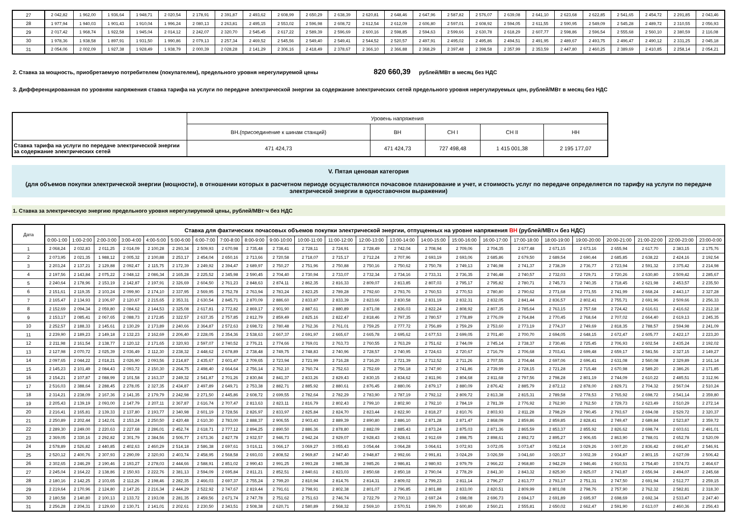| 27 | 2 042,82 | 1 962,00 | 1 936,64 | 1 948,71 | 2 020,54 | 2 178,91 | 2 391,87 | 2 493,62 | 2 608,99 | 2 650,29 | 2 638,39 | 2 620,81 | 2 648,46 | 2 647,96 | 2 587,82 | 2 576,07 | 2 639,08 | 2 641,10 | 2 623,68 | 2 622,85 | 2 541,65 | 2 454,72 | 2 291,85 | 2 043,46 |
| 28 | 1 977,94 | 1 940,03 | 1 901,43 | 1 910,04 | 1 996,24 | 2 080,13 | 2 263,81 | 2 495,15 | 2 553,02 | 2 596,98 | 2 608,72 | 2 612,54 | 2 612,09 | 2 606,80 | 2 597,01 | 2 608,92 | 2 594,05 | 2 611,55 | 2 590,95 | 2 549,09 | 2 545,28 | 2 489,72 | 2 310,55 | 2 056,93 |
| 29 | 2 017,42 | 1 968,74 | 1 922,58 | 1 945,04 | 2 014,12 | 2 242,07 | 2 320,70 | 2 545,45 | 2 617,22 | 2 589,39 | 2 596,69 | 2 600,16 | 2 598,85 | 2 594,63 | 2 599,66 | 2 630,78 | 2 618,29 | 2 607,77 | 2 598,86 | 2 596,54 | 2 555,68 | 2 560,10 | 2 380,59 | 2 116,08 |
| 30 | 1 978,36 | 1 938,58 | 1 897,91 | 1 931,50 | 1 990,86 | 2 079,13 | 2 257,34 | 2 469,52 | 2 545,56 | 2 549,40 | 2 549,41 | 2 544,52 | 2 520,57 | 2 497,91 | 2 495,02 | 2 495,86 | 2 494,51 | 2 491,95 | 2 489,67 | 2 493,75 | 2 496,47 | 2 490,12 | 2 331,25 | 2 045,18 |
| 31 | 2 054,06 | 2 002,09 | 1 927,38 | 1 928,49 | 1 938,79 | 2 000,39 | 2 028,28 | 2 141,29 | 2 306,16 | 2 418,49 | 2 378,67 | 2 366,10 | 2 366,88 | 2 368,29 | 2 397,48 | 2 398,58 | 2 357,99 | 2 353,59 | 2 447,80 | 2 460,25 | 2 389,69 | 2 410,85 | 2 258,14 | 2 054,21 |
2. Ставка за мощность, приобретаемую потребителем (покупателем), предельного уровня нерегулируемой цены 820 660,39 рублей/МВт в месяц без НДС
3. Дифференцированная по уровням напряжения ставка тарифа на услуги по передаче электрической энергии за содержание электрических сетей предельного уровня нерегулируемых цен, рублей/МВт в месяц без НДС
| | Уровень напряжения | | | | |
| | ВН.(присоединение к шинам станций) | ВН | СН I | СН II | НН |
| Ставка тарифа на услуги по передаче электрической энергии за содержание электрических сетей | 471 424,73 | 471 424,73 | 727 498,48 | 1 415 001,38 | 2 195 177,07 |
V. Пятая ценовая категория
(для объемов покупки электрической энергии (мощности), в отношении которых в расчетном периоде осуществляются почасовое планирование и учет, и стоимость услуг по передаче определяется по тарифу на услуги по передаче электрической энергии в одноставочном выражении)
1. Ставка за электрическую энергию предельного уровня нерегулируемой цены, рублей/МВт·ч без НДС
| Дата | Ставка для фактических почасовых объемов покупки электрической энергии, отпущенных на уровне напряжения ВН (рублей/МВт.ч без НДС) | | | | | | | | | | | | | | | | | | | | | | | |
| | 0:00-1:00 | 1:00-2:00 | 2:00-3:00 | 3:00-4:00 | 4:00-5:00 | 5:00-6:00 | 6:00-7:00 | 7:00-8:00 | 8:00-9:00 | 9:00-10:00 | 10:00-11:00 | 11:00-12:00 | 12:00-13:00 | 13:00-14:00 | 14:00-15:00 | 15:00-16:00 | 16:00-17:00 | 17:00-18:00 | 18:00-19:00 | 19:00-20:00 | 20:00-21:00 | 21:00-22:00 | 22:00-23:00 | 23:00-0:00 |
| 1 | 2 068,24 | 2 032,83 | 2 011,25 | 2 014,09 | 2 100,28 | 2 293,34 | 2 509,93 | 2 670,98 | 2 735,48 | 2 738,41 | 2 728,11 | 2 724,91 | 2 728,49 | 2 742,04 | 2 708,94 | 2 709,06 | 2 704,35 | 2 677,48 | 2 671,15 | 2 673,16 | 2 655,94 | 2 617,70 | 2 383,15 | 2 175,76 |
| 2 | 2 073,95 | 2 021,35 | 1 988,12 | 2 005,32 | 2 100,88 | 2 253,17 | 2 454,04 | 2 650,16 | 2 713,66 | 2 720,58 | 2 718,07 | 2 715,17 | 2 712,24 | 2 707,96 | 2 693,19 | 2 693,06 | 2 685,86 | 2 679,50 | 2 689,54 | 2 690,44 | 2 685,85 | 2 638,22 | 2 424,16 | 2 192,54 |
| 3 | 2 203,24 | 2 137,21 | 2 129,88 | 2 092,47 | 2 115,75 | 2 172,39 | 2 249,92 | 2 394,47 | 2 689,97 | 2 750,27 | 2 751,96 | 2 750,88 | 2 750,16 | 2 750,62 | 2 750,78 | 2 749,13 | 2 746,98 | 2 741,37 | 2 738,39 | 2 736,77 | 2 723,94 | 2 591,32 | 2 375,42 | 2 214,98 |
| 4 | 2 197,56 | 2 143,84 | 2 075,22 | 2 048,12 | 2 086,34 | 2 165,28 | 2 225,52 | 2 345,98 | 2 590,45 | 2 704,40 | 2 730,94 | 2 733,07 | 2 732,34 | 2 734,16 | 2 733,31 | 2 736,35 | 2 746,48 | 2 740,57 | 2 732,03 | 2 729,71 | 2 720,26 | 2 630,80 | 2 509,42 | 2 285,67 |
| 5 | 2 240,64 | 2 178,96 | 2 153,19 | 2 142,87 | 2 197,91 | 2 326,69 | 2 604,50 | 2 761,23 | 2 848,63 | 2 874,11 | 2 862,35 | 2 816,33 | 2 809,07 | 2 813,85 | 2 807,03 | 2 795,17 | 2 795,82 | 2 780,71 | 2 745,73 | 2 740,35 | 2 718,45 | 2 621,98 | 2 453,57 | 2 235,50 |
| 6 | 2 151,61 | 2 119,35 | 2 103,24 | 2 099,90 | 2 174,10 | 2 337,95 | 2 569,95 | 2 752,78 | 2 763,94 | 2 783,24 | 2 823,25 | 2 789,28 | 2 792,60 | 2 793,76 | 2 760,53 | 2 770,53 | 2 780,80 | 2 790,62 | 2 771,68 | 2 771,55 | 2 741,99 | 2 668,24 | 2 443,17 | 2 327,28 |
| 7 | 2 165,47 | 2 134,93 | 2 106,97 | 2 120,67 | 2 215,65 | 2 353,31 | 2 630,54 | 2 845,71 | 2 870,09 | 2 886,60 | 2 833,87 | 2 833,39 | 2 823,66 | 2 830,58 | 2 831,19 | 2 832,31 | 2 832,05 | 2 841,44 | 2 836,57 | 2 802,41 | 2 755,71 | 2 691,96 | 2 509,66 | 2 256,33 |
| 8 | 2 152,69 | 2 094,34 | 2 059,80 | 2 084,62 | 2 144,53 | 2 325,08 | 2 617,81 | 2 772,82 | 2 869,17 | 2 901,90 | 2 887,61 | 2 880,89 | 2 871,08 | 2 836,03 | 2 822,24 | 2 808,92 | 2 807,35 | 2 785,64 | 2 763,15 | 2 757,68 | 2 724,42 | 2 616,61 | 2 416,62 | 2 212,18 |
| 9 | 2 153,17 | 2 085,41 | 2 067,65 | 2 088,73 | 2 172,85 | 2 322,57 | 2 637,35 | 2 757,85 | 2 812,79 | 2 859,49 | 2 825,16 | 2 822,47 | 2 818,46 | 2 797,35 | 2 780,57 | 2 778,89 | 2 776,09 | 2 764,84 | 2 770,45 | 2 768,64 | 2 707,02 | 2 664,40 | 2 619,13 | 2 245,35 |
| 10 | 2 252,57 | 2 188,33 | 2 145,61 | 2 130,29 | 2 173,89 | 2 240,66 | 2 364,87 | 2 572,63 | 2 698,72 | 2 780,48 | 2 762,36 | 2 761,01 | 2 759,25 | 2 777,72 | 2 756,89 | 2 759,29 | 2 753,60 | 2 773,19 | 2 774,37 | 2 749,69 | 2 818,35 | 2 788,57 | 2 594,98 | 2 241,09 |
| 11 | 2 239,90 | 2 189,23 | 2 149,18 | 2 132,23 | 2 162,69 | 2 206,40 | 2 228,05 | 2 354,36 | 2 538,63 | 2 667,37 | 2 691,97 | 2 665,67 | 2 665,78 | 2 695,62 | 2 677,53 | 2 699,05 | 2 701,40 | 2 700,70 | 2 694,05 | 2 648,15 | 2 672,47 | 2 605,77 | 2 422,17 | 2 223,20 |
| 12 | 2 211,98 | 2 161,54 | 2 138,77 | 2 120,12 | 2 171,65 | 2 320,93 | 2 597,07 | 2 740,52 | 2 776,21 | 2 774,66 | 2 769,01 | 2 763,73 | 2 760,55 | 2 763,29 | 2 751,62 | 2 744,09 | 2 745,14 | 2 738,37 | 2 730,46 | 2 725,45 | 2 706,93 | 2 602,54 | 2 435,24 | 2 192,02 |
| 13 | 2 127,98 | 2 070,72 | 2 025,39 | 2 036,49 | 2 112,30 | 2 238,32 | 2 448,62 | 2 678,89 | 2 738,48 | 2 749,75 | 2 748,83 | 2 740,96 | 2 728,57 | 2 740,95 | 2 724,63 | 2 720,67 | 2 716,79 | 2 706,68 | 2 703,41 | 2 699,48 | 2 659,17 | 2 581,56 | 2 327,15 | 2 149,27 |
| 14 | 2 097,65 | 2 044,22 | 2 018,21 | 2 026,90 | 2 093,56 | 2 214,87 | 2 435,67 | 2 601,47 | 2 709,65 | 2 723,94 | 2 721,99 | 2 716,28 | 2 716,20 | 2 721,39 | 2 712,52 | 2 711,26 | 2 707,55 | 2 704,44 | 2 697,06 | 2 696,41 | 2 631,08 | 2 560,08 | 2 329,89 | 2 161,14 |
| 15 | 2 145,23 | 2 101,49 | 2 084,43 | 2 093,72 | 2 150,30 | 2 264,75 | 2 498,40 | 2 664,64 | 2 756,14 | 2 762,10 | 2 760,74 | 2 752,63 | 2 752,69 | 2 756,18 | 2 747,90 | 2 741,86 | 2 739,99 | 2 728,15 | 2 721,28 | 2 715,48 | 2 670,98 | 2 589,20 | 2 386,26 | 2 171,85 |
| 16 | 2 154,21 | 2 107,87 | 2 088,99 | 2 101,58 | 2 163,37 | 2 249,32 | 2 541,87 | 2 701,26 | 2 830,84 | 2 841,37 | 2 833,26 | 2 829,43 | 2 830,15 | 2 834,62 | 2 811,96 | 2 804,68 | 2 811,68 | 2 797,56 | 2 798,28 | 2 801,19 | 2 744,09 | 2 610,22 | 2 485,51 | 2 312,96 |
| 17 | 2 516,03 | 2 388,64 | 2 288,45 | 2 278,05 | 2 327,35 | 2 434,87 | 2 497,89 | 2 649,71 | 2 753,38 | 2 882,71 | 2 885,92 | 2 880,61 | 2 876,45 | 2 880,06 | 2 879,17 | 2 880,09 | 2 876,42 | 2 885,79 | 2 872,12 | 2 878,00 | 2 829,71 | 2 704,32 | 2 567,04 | 2 510,24 |
| 18 | 2 314,21 | 2 238,09 | 2 167,36 | 2 141,35 | 2 179,79 | 2 242,98 | 2 271,50 | 2 445,86 | 2 608,72 | 2 699,55 | 2 782,64 | 2 782,29 | 2 783,90 | 2 787,19 | 2 792,12 | 2 809,72 | 2 813,38 | 2 815,31 | 2 789,58 | 2 778,53 | 2 765,92 | 2 698,72 | 2 541,14 | 2 359,80 |
| 19 | 2 205,43 | 2 139,19 | 2 093,00 | 2 147,79 | 2 207,11 | 2 367,87 | 2 616,74 | 2 707,47 | 2 813,63 | 2 823,11 | 2 816,79 | 2 802,43 | 2 799,10 | 2 802,90 | 2 792,10 | 2 784,19 | 2 781,39 | 2 776,92 | 2 762,90 | 2 762,50 | 2 729,73 | 2 623,49 | 2 510,29 | 2 272,14 |
| 20 | 2 216,41 | 2 165,81 | 2 139,33 | 2 137,80 | 2 193,77 | 2 340,98 | 2 601,19 | 2 728,56 | 2 826,97 | 2 833,97 | 2 825,84 | 2 824,70 | 2 823,44 | 2 822,90 | 2 818,27 | 2 810,76 | 2 803,93 | 2 811,28 | 2 798,29 | 2 790,45 | 2 793,67 | 2 694,08 | 2 529,72 | 2 320,37 |
| 21 | 2 250,89 | 2 202,44 | 2 142,01 | 2 153,24 | 2 250,50 | 2 420,48 | 2 610,30 | 2 783,00 | 2 888,37 | 2 906,55 | 2 903,43 | 2 889,39 | 2 890,80 | 2 886,10 | 2 871,28 | 2 871,47 | 2 868,09 | 2 859,86 | 2 859,85 | 2 828,41 | 2 749,47 | 2 689,84 | 2 523,87 | 2 359,72 |
| 22 | 2 289,30 | 2 249,00 | 2 220,63 | 2 227,68 | 2 286,01 | 2 452,74 | 2 618,71 | 2 777,12 | 2 894,25 | 2 890,50 | 2 886,36 | 2 878,80 | 2 882,09 | 2 885,43 | 2 873,24 | 2 875,03 | 2 871,36 | 2 865,59 | 2 853,37 | 2 855,92 | 2 826,62 | 2 698,74 | 2 603,61 | 2 491,01 |
| 23 | 2 369,05 | 2 330,16 | 2 292,82 | 2 301,79 | 2 384,56 | 2 506,77 | 2 673,36 | 2 827,78 | 2 932,57 | 2 946,73 | 2 942,24 | 2 929,07 | 2 928,43 | 2 928,61 | 2 912,69 | 2 898,75 | 2 898,61 | 2 892,72 | 2 895,27 | 2 906,65 | 2 863,90 | 2 788,01 | 2 652,78 | 2 520,09 |
| 24 | 2 578,89 | 2 526,82 | 2 440,85 | 2 402,63 | 2 460,29 | 2 514,18 | 2 586,38 | 2 697,61 | 3 016,11 | 3 066,17 | 3 069,27 | 3 055,43 | 3 054,44 | 3 064,28 | 3 064,61 | 3 072,93 | 3 072,05 | 3 073,47 | 3 052,14 | 3 029,26 | 3 007,20 | 2 836,42 | 2 691,47 | 2 546,91 |
| 25 | 2 520,12 | 2 400,76 | 2 307,93 | 2 290,09 | 2 320,93 | 2 403,74 | 2 458,95 | 2 568,58 | 2 693,03 | 2 808,52 | 2 969,87 | 2 947,40 | 2 948,87 | 2 992,66 | 2 991,81 | 3 024,29 | 3 026,59 | 3 041,60 | 3 020,37 | 3 002,39 | 2 934,87 | 2 801,15 | 2 627,09 | 2 506,42 |
| 26 | 2 302,65 | 2 246,29 | 2 190,46 | 2 193,27 | 2 278,03 | 2 444,66 | 2 588,91 | 2 851,02 | 2 990,43 | 2 991,25 | 2 993,28 | 2 985,38 | 2 985,26 | 2 986,81 | 2 980,93 | 2 979,79 | 2 966,22 | 2 968,80 | 2 942,29 | 2 946,46 | 2 910,51 | 2 754,40 | 2 574,73 | 2 464,67 |
| 27 | 2 245,04 | 2 164,22 | 2 138,86 | 2 150,93 | 2 222,76 | 2 381,13 | 2 594,09 | 2 695,84 | 2 811,21 | 2 852,51 | 2 840,61 | 2 823,03 | 2 850,68 | 2 850,18 | 2 790,04 | 2 778,29 | 2 841,30 | 2 843,32 | 2 825,90 | 2 825,07 | 2 743,87 | 2 656,94 | 2 494,07 | 2 245,68 |
| 28 | 2 180,16 | 2 142,25 | 2 103,65 | 2 112,26 | 2 198,46 | 2 282,35 | 2 466,03 | 2 697,37 | 2 755,24 | 2 799,20 | 2 810,94 | 2 814,76 | 2 814,31 | 2 809,02 | 2 799,23 | 2 811,14 | 2 796,27 | 2 813,77 | 2 793,17 | 2 751,31 | 2 747,50 | 2 691,94 | 2 512,77 | 2 259,15 |
| 29 | 2 219,64 | 2 170,96 | 2 124,80 | 2 147,26 | 2 216,34 | 2 444,29 | 2 522,92 | 2 747,67 | 2 819,44 | 2 791,61 | 2 798,91 | 2 802,38 | 2 801,07 | 2 796,85 | 2 801,88 | 2 833,00 | 2 820,51 | 2 809,99 | 2 801,08 | 2 798,76 | 2 757,90 | 2 762,32 | 2 582,81 | 2 318,30 |
| 30 | 2 180,58 | 2 140,80 | 2 100,13 | 2 133,72 | 2 193,08 | 2 281,35 | 2 459,56 | 2 671,74 | 2 747,78 | 2 751,62 | 2 751,63 | 2 746,74 | 2 722,79 | 2 700,13 | 2 697,24 | 2 698,08 | 2 696,73 | 2 694,17 | 2 691,89 | 2 695,97 | 2 698,69 | 2 692,34 | 2 533,47 | 2 247,40 |
| 31 | 2 256,28 | 2 204,31 | 2 129,60 | 2 130,71 | 2 141,01 | 2 202,61 | 2 230,50 | 2 343,51 | 2 508,38 | 2 620,71 | 2 580,89 | 2 568,32 | 2 569,10 | 2 570,51 | 2 599,70 | 2 600,80 | 2 560,21 | 2 555,81 | 2 650,02 | 2 662,47 | 2 591,90 | 2 613,07 | 2 460,36 | 2 256,43 |